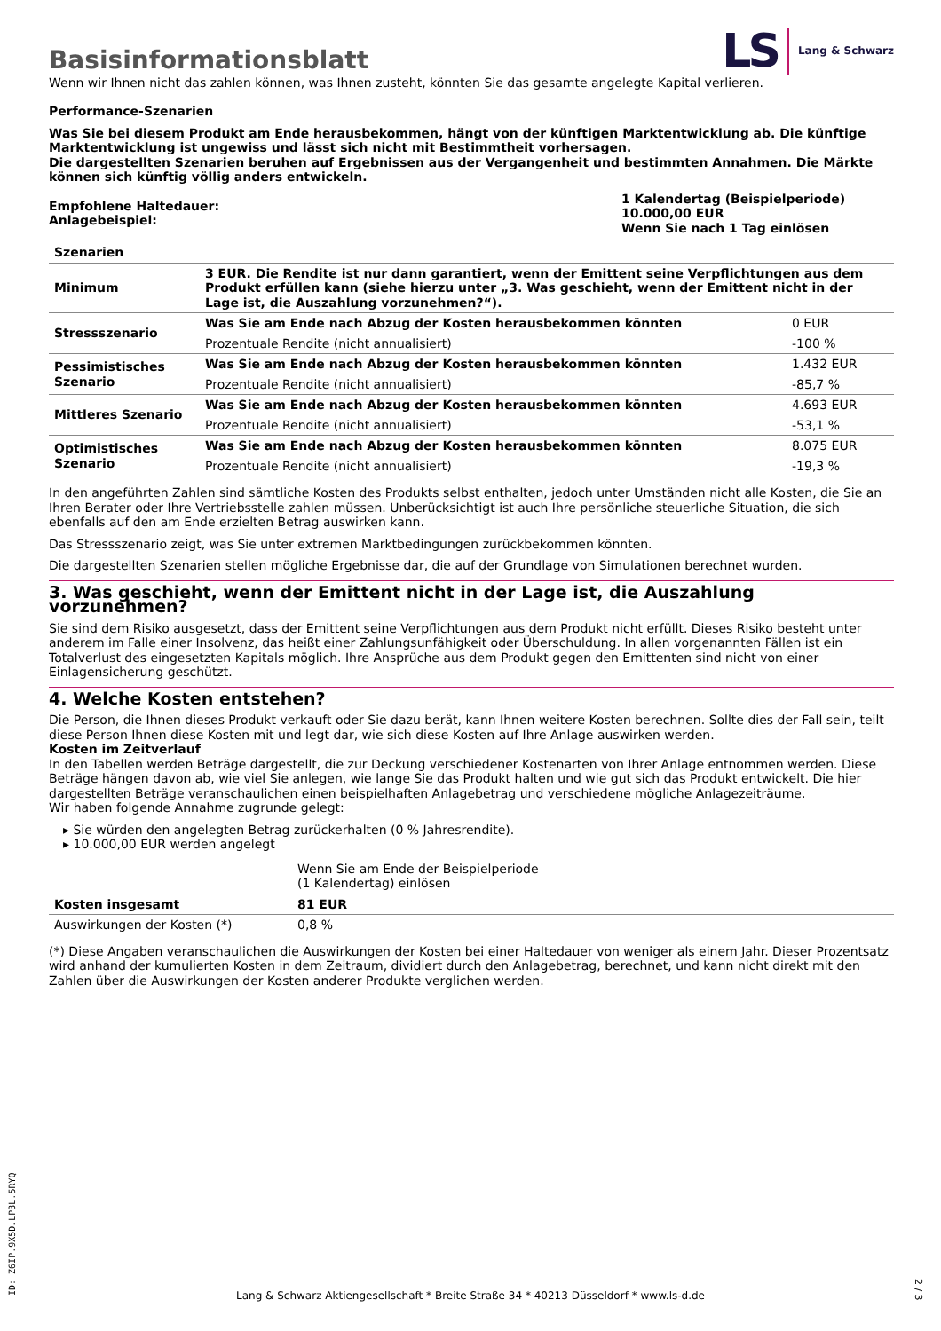Basisinformationsblatt
LS Lang & Schwarz
Wenn wir Ihnen nicht das zahlen können, was Ihnen zusteht, könnten Sie das gesamte angelegte Kapital verlieren.
Performance-Szenarien
Was Sie bei diesem Produkt am Ende herausbekommen, hängt von der künftigen Marktentwicklung ab. Die künftige Marktentwicklung ist ungewiss und lässt sich nicht mit Bestimmtheit vorhersagen.
Die dargestellten Szenarien beruhen auf Ergebnissen aus der Vergangenheit und bestimmten Annahmen. Die Märkte können sich künftig völlig anders entwickeln.
| Empfohlene Haltedauer: Anlagebeispiel: | 1 Kalendertag (Beispielperiode) 10.000,00 EUR Wenn Sie nach 1 Tag einlösen |
| Szenarien | | |
| --- | --- | --- |
| Minimum | 3 EUR. Die Rendite ist nur dann garantiert, wenn der Emittent seine Verpflichtungen aus dem Produkt erfüllen kann (siehe hierzu unter „3. Was geschieht, wenn der Emittent nicht in der Lage ist, die Auszahlung vorzunehmen?“). | |
| Stressszenario | Was Sie am Ende nach Abzug der Kosten herausbekommen könnten | 0 EUR |
| | Prozentuale Rendite (nicht annualisiert) | -100 % |
| Pessimistisches Szenario | Was Sie am Ende nach Abzug der Kosten herausbekommen könnten | 1.432 EUR |
| | Prozentuale Rendite (nicht annualisiert) | -85,7 % |
| Mittleres Szenario | Was Sie am Ende nach Abzug der Kosten herausbekommen könnten | 4.693 EUR |
| | Prozentuale Rendite (nicht annualisiert) | -53,1 % |
| Optimistisches Szenario | Was Sie am Ende nach Abzug der Kosten herausbekommen könnten | 8.075 EUR |
| | Prozentuale Rendite (nicht annualisiert) | -19,3 % |
In den angeführten Zahlen sind sämtliche Kosten des Produkts selbst enthalten, jedoch unter Umständen nicht alle Kosten, die Sie an Ihren Berater oder Ihre Vertriebsstelle zahlen müssen. Unberücksichtigt ist auch Ihre persönliche steuerliche Situation, die sich ebenfalls auf den am Ende erzielten Betrag auswirken kann.
Das Stressszenario zeigt, was Sie unter extremen Marktbedingungen zurückbekommen könnten.
Die dargestellten Szenarien stellen mögliche Ergebnisse dar, die auf der Grundlage von Simulationen berechnet wurden.
3. Was geschieht, wenn der Emittent nicht in der Lage ist, die Auszahlung vorzunehmen?
Sie sind dem Risiko ausgesetzt, dass der Emittent seine Verpflichtungen aus dem Produkt nicht erfüllt. Dieses Risiko besteht unter anderem im Falle einer Insolvenz, das heißt einer Zahlungsunfähigkeit oder Überschuldung. In allen vorgenannten Fällen ist ein Totalverlust des eingesetzten Kapitals möglich. Ihre Ansprüche aus dem Produkt gegen den Emittenten sind nicht von einer Einlagensicherung geschützt.
4. Welche Kosten entstehen?
Die Person, die Ihnen dieses Produkt verkauft oder Sie dazu berät, kann Ihnen weitere Kosten berechnen. Sollte dies der Fall sein, teilt diese Person Ihnen diese Kosten mit und legt dar, wie sich diese Kosten auf Ihre Anlage auswirken werden.
Kosten im Zeitverlauf
In den Tabellen werden Beträge dargestellt, die zur Deckung verschiedener Kostenarten von Ihrer Anlage entnommen werden. Diese Beträge hängen davon ab, wie viel Sie anlegen, wie lange Sie das Produkt halten und wie gut sich das Produkt entwickelt. Die hier dargestellten Beträge veranschaulichen einen beispielhaften Anlagebetrag und verschiedene mögliche Anlagezeiträume.
Wir haben folgende Annahme zugrunde gelegt:
▸ Sie würden den angelegten Betrag zurückerhalten (0 % Jahresrendite).
▸ 10.000,00 EUR werden angelegt
| | Wenn Sie am Ende der Beispielperiode (1 Kalendertag) einlösen |
| Kosten insgesamt | 81 EUR |
| Auswirkungen der Kosten (*) | 0,8 % |
(*) Diese Angaben veranschaulichen die Auswirkungen der Kosten bei einer Haltedauer von weniger als einem Jahr. Dieser Prozentsatz wird anhand der kumulierten Kosten in dem Zeitraum, dividiert durch den Anlagebetrag, berechnet, und kann nicht direkt mit den Zahlen über die Auswirkungen der Kosten anderer Produkte verglichen werden.
ID: Z6IP.9X5D.LP3L.5RYQ
Lang & Schwarz Aktiengesellschaft * Breite Straße 34 * 40213 Düsseldorf * www.ls-d.de
2 / 3